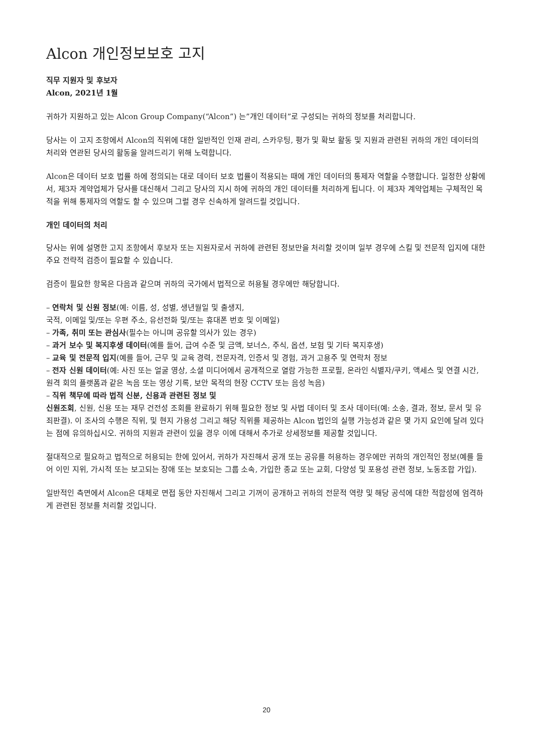Alcon 개인정보보호 고지
직무 지원자 및 후보자
Alcon, 2021년 1월
귀하가 지원하고 있는 Alcon Group Company(“Alcon”) 는”개인 데이터”로 구성되는 귀하의 정보를 처리합니다.
당사는 이 고지 조항에서 Alcon의 직위에 대한 일반적인 인재 관리, 스카우팅, 평가 및 확보 활동 및 지원과 관련된 귀하의 개인 데이터의 처리와 연관된 당사의 활동을 알려드리기 위해 노력합니다.
Alcon은 데이터 보호 법률 하에 정의되는 대로 데이터 보호 법률이 적용되는 때에 개인 데이터의 통제자 역할을 수행합니다. 일정한 상황에서, 제3자 계약업체가 당사를 대신해서 그리고 당사의 지시 하에 귀하의 개인 데이터를 처리하게 됩니다. 이 제3자 계약업체는 구체적인 목적을 위해 통제자의 역할도 할 수 있으며 그럴 경우 신속하게 알려드릴 것입니다.
개인 데이터의 처리
당사는 위에 설명한 고지 조항에서 후보자 또는 지원자로서 귀하에 관련된 정보만을 처리할 것이며 일부 경우에 스킬 및 전문적 입지에 대한 주요 전략적 검증이 필요할 수 있습니다.
검증이 필요한 항목은 다음과 같으며 귀하의 국가에서 법적으로 허용될 경우에만 해당합니다.
– 연락처 및 신원 정보(예: 이름, 성, 성별, 생년월일 및 출생지,
국적, 이메일 및/또는 우편 주소, 유선전화 및/또는 휴대폰 번호 및 이메일)
– 가족, 취미 또는 관심사(필수는 아니며 공유할 의사가 있는 경우)
– 과거 보수 및 복지후생 데이터(예를 들어, 급여 수준 및 금액, 보너스, 주식, 옵션, 보험 및 기타 복지후생)
– 교육 및 전문적 입지(예를 들어, 근무 및 교육 경력, 전문자격, 인증서 및 경험, 과거 고용주 및 연락처 정보
– 전자 신원 데이터(예: 사진 또는 얼굴 영상, 소셜 미디어에서 공개적으로 열람 가능한 프로필, 온라인 식별자/쿠키, 액세스 및 연결 시간, 원격 회의 플랫폼과 같은 녹음 또는 영상 기록, 보안 목적의 현장 CCTV 또는 음성 녹음)
– 직위 책무에 따라 법적 신분, 신용과 관련된 정보 및
신원조회, 신원, 신용 또는 재무 건전성 조회를 완료하기 위해 필요한 정보 및 사법 데이터 및 조사 데이터(예: 소송, 결과, 정보, 문서 및 유죄판결). 이 조사의 수행은 직위, 및 현지 가용성 그리고 해당 직위를 제공하는 Alcon 법인의 실행 가능성과 같은 몇 가지 요인에 달려 있다는 점에 유의하십시오. 귀하의 지원과 관련이 있을 경우 이에 대해서 추가로 상세정보를 제공할 것입니다.
절대적으로 필요하고 법적으로 허용되는 한에 있어서, 귀하가 자진해서 공개 또는 공유를 허용하는 경우에만 귀하의 개인적인 정보(예를 들어 이민 지위, 가시적 또는 보고되는 장애 또는 보호되는 그룹 소속, 가입한 종교 또는 교회, 다양성 및 포용성 관련 정보, 노동조합 가입).
일반적인 측면에서 Alcon은 대체로 면접 동안 자진해서 그리고 기꺼이 공개하고 귀하의 전문적 역량 및 해당 공석에 대한 적합성에 엄격하게 관련된 정보를 처리할 것입니다.
20